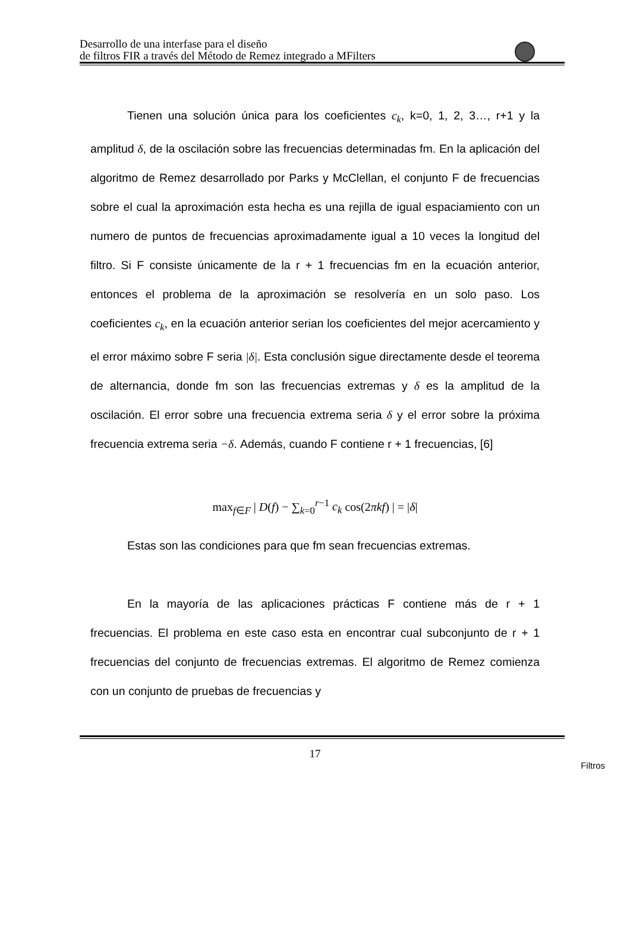Desarrollo de una interfase para el diseño
de filtros FIR a través del Método de Remez integrado a MFilters
Tienen una solución única para los coeficientes c<sub>k</sub>, k=0, 1, 2, 3…, r+1 y la amplitud δ, de la oscilación sobre las frecuencias determinadas fm. En la aplicación del algoritmo de Remez desarrollado por Parks y McClellan, el conjunto F de frecuencias sobre el cual la aproximación esta hecha es una rejilla de igual espaciamiento con un numero de puntos de frecuencias aproximadamente igual a 10 veces la longitud del filtro. Si F consiste únicamente de la r + 1 frecuencias fm en la ecuación anterior, entonces el problema de la aproximación se resolvería en un solo paso. Los coeficientes c<sub>k</sub>, en la ecuación anterior serian los coeficientes del mejor acercamiento y el error máximo sobre F seria |δ|. Esta conclusión sigue directamente desde el teorema de alternancia, donde fm son las frecuencias extremas y δ es la amplitud de la oscilación. El error sobre una frecuencia extrema seria δ y el error sobre la próxima frecuencia extrema seria −δ. Además, cuando F contiene r + 1 frecuencias, [6]
max<sub>f∈F</sub> | D(f) − ∑<sub>k=0</sub><sup>r−1</sup> c<sub>k</sub> cos(2πkf) | = |δ|
Estas son las condiciones para que fm sean frecuencias extremas.
En la mayoría de las aplicaciones prácticas F contiene más de r + 1 frecuencias. El problema en este caso esta en encontrar cual subconjunto de r + 1 frecuencias del conjunto de frecuencias extremas. El algoritmo de Remez comienza con un conjunto de pruebas de frecuencias y
17
Filtros